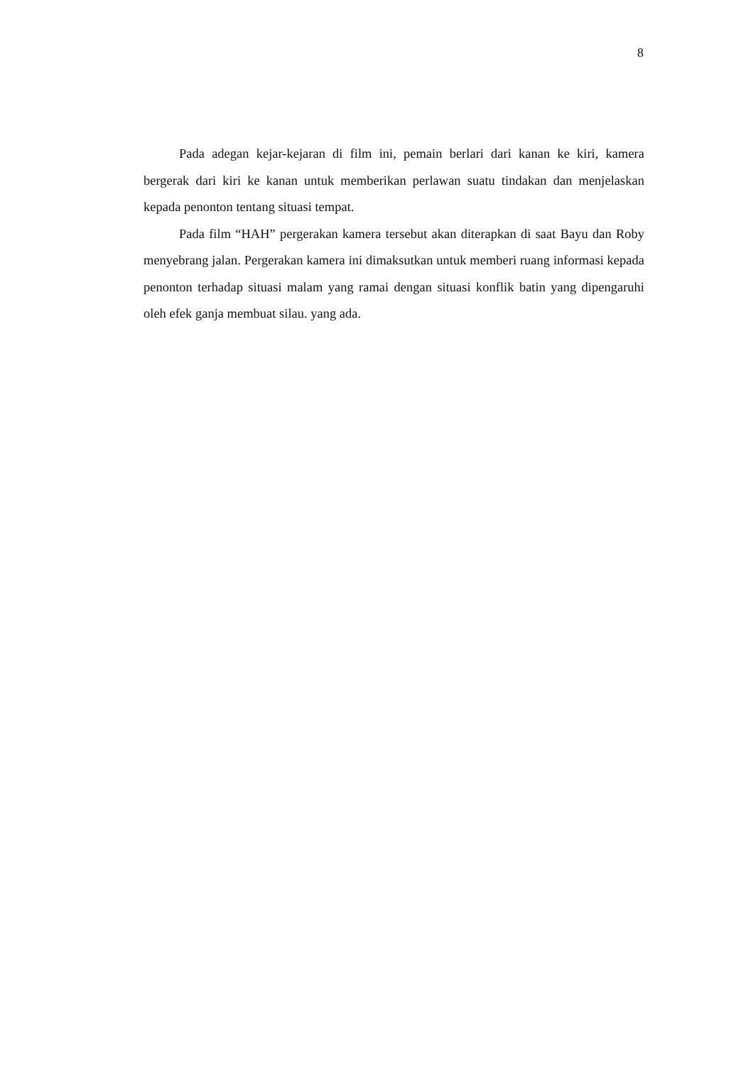8
Pada adegan kejar-kejaran di film ini, pemain berlari dari kanan ke kiri, kamera bergerak dari kiri ke kanan untuk memberikan perlawan suatu tindakan dan menjelaskan kepada penonton tentang situasi tempat.
Pada film “HAH” pergerakan kamera tersebut akan diterapkan di saat Bayu dan Roby menyebrang jalan. Pergerakan kamera ini dimaksutkan untuk memberi ruang informasi kepada penonton terhadap situasi malam yang ramai dengan situasi konflik batin yang dipengaruhi oleh efek ganja membuat silau. yang ada.